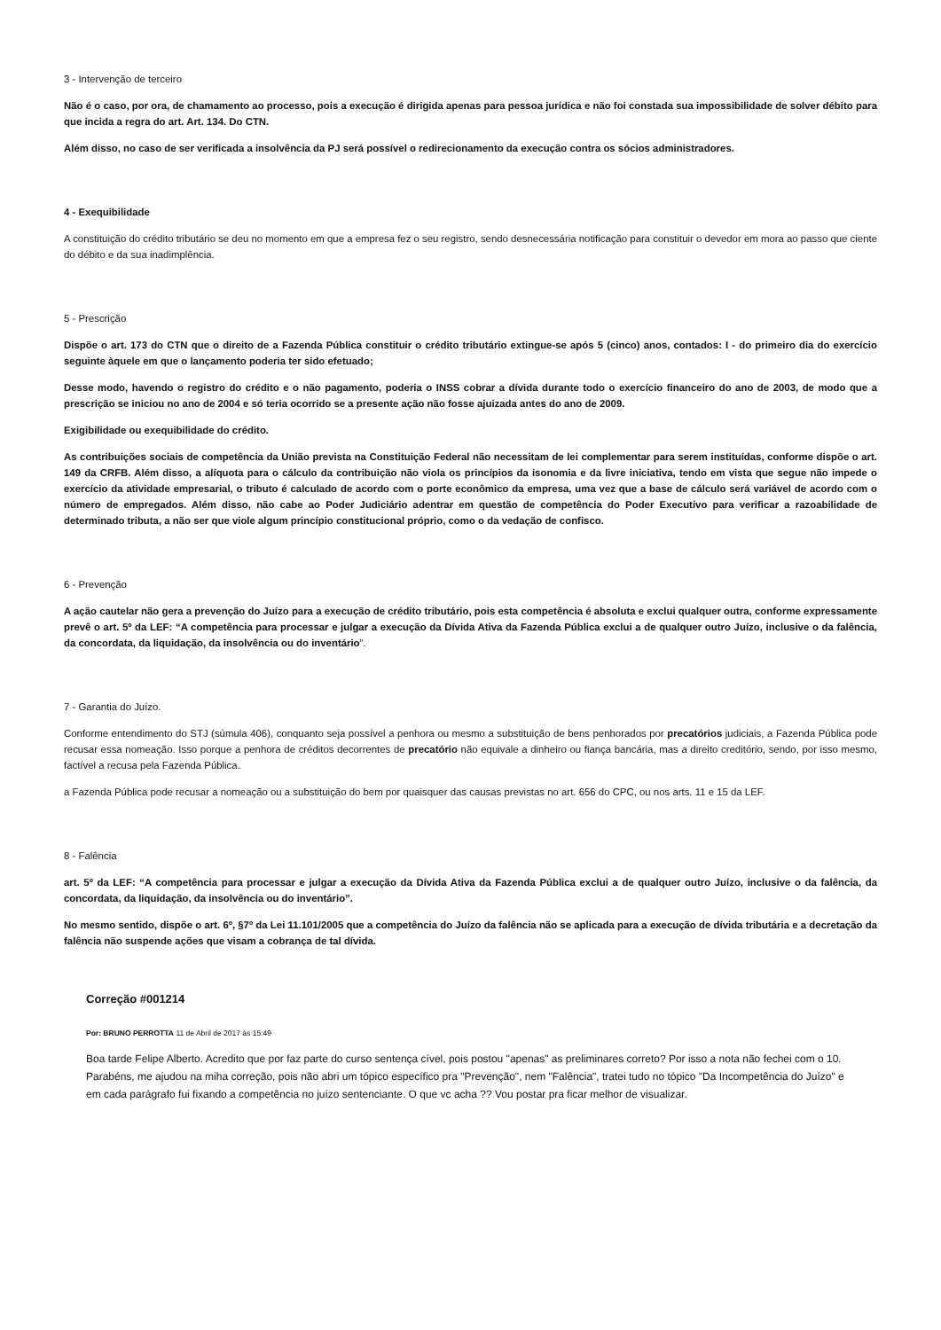3 - Intervenção de terceiro
Não é o caso, por ora, de chamamento ao processo, pois a execução é dirigida apenas para pessoa jurídica e não foi constada sua impossibilidade de solver débito para que incida a regra do art. Art. 134. Do CTN.
Além disso, no caso de ser verificada a insolvência da PJ será possível o redirecionamento da execução contra os sócios administradores.
4 - Exequibilidade
A constituição do crédito tributário se deu no momento em que a empresa fez o seu registro, sendo desnecessária notificação para constituir o devedor em mora ao passo que ciente do débito e da sua inadimplência.
5 - Prescrição
Dispõe o art. 173 do CTN que o direito de a Fazenda Pública constituir o crédito tributário extingue-se após 5 (cinco) anos, contados: I - do primeiro dia do exercício seguinte àquele em que o lançamento poderia ter sido efetuado;
Desse modo, havendo o registro do crédito e o não pagamento, poderia o INSS cobrar a dívida durante todo o exercício financeiro do ano de 2003, de modo que a prescrição se iniciou no ano de 2004 e só teria ocorrido se a presente ação não fosse ajuizada antes do ano de 2009.
Exigibilidade ou exequibilidade do crédito.
As contribuições sociais de competência da União prevista na Constituição Federal não necessitam de lei complementar para serem instituídas, conforme dispõe o art. 149 da CRFB. Além disso, a alíquota para o cálculo da contribuição não viola os princípios da isonomia e da livre iniciativa, tendo em vista que segue não impede o exercício da atividade empresarial, o tributo é calculado de acordo com o porte econômico da empresa, uma vez que a base de cálculo será variável de acordo com o número de empregados. Além disso, não cabe ao Poder Judiciário adentrar em questão de competência do Poder Executivo para verificar a razoabilidade de determinado tributa, a não ser que viole algum princípio constitucional próprio, como o da vedação de confisco.
6 - Prevenção
A ação cautelar não gera a prevenção do Juízo para a execução de crédito tributário, pois esta competência é absoluta e exclui qualquer outra, conforme expressamente prevê o art. 5º da LEF: “A competência para processar e julgar a execução da Dívida Ativa da Fazenda Pública exclui a de qualquer outro Juízo, inclusive o da falência, da concordata, da liquidação, da insolvência ou do inventário”.
7 - Garantia do Juízo.
Conforme entendimento do STJ (súmula 406), conquanto seja possível a penhora ou mesmo a substituição de bens penhorados por precatórios judiciais, a Fazenda Pública pode recusar essa nomeação. Isso porque a penhora de créditos decorrentes de precatório não equivale a dinheiro ou fiança bancária, mas a direito creditório, sendo, por isso mesmo, factível a recusa pela Fazenda Pública.
a Fazenda Pública pode recusar a nomeação ou a substituição do bem por quaisquer das causas previstas no art. 656 do CPC, ou nos arts. 11 e 15 da LEF.
8 - Falência
art. 5º da LEF: “A competência para processar e julgar a execução da Dívida Ativa da Fazenda Pública exclui a de qualquer outro Juízo, inclusive o da falência, da concordata, da liquidação, da insolvência ou do inventário”.
No mesmo sentido, dispõe o art. 6º, §7º da Lei 11.101/2005 que a competência do Juízo da falência não se aplicada para a execução de dívida tributária e a decretação da falência não suspende ações que visam a cobrança de tal dívida.
Correção #001214
Por: BRUNO PERROTTA 11 de Abril de 2017 às 15:49
Boa tarde Felipe Alberto. Acredito que por faz parte do curso sentença cível, pois postou "apenas" as preliminares correto? Por isso a nota não fechei com o 10. Parabéns, me ajudou na miha correção, pois não abri um tópico específico pra "Prevenção", nem "Falência", tratei tudo no tópico "Da Incompetência do Juízo" e em cada parágrafo fui fixando a competência no juízo sentenciante. O que vc acha ?? Vou postar pra ficar melhor de visualizar.